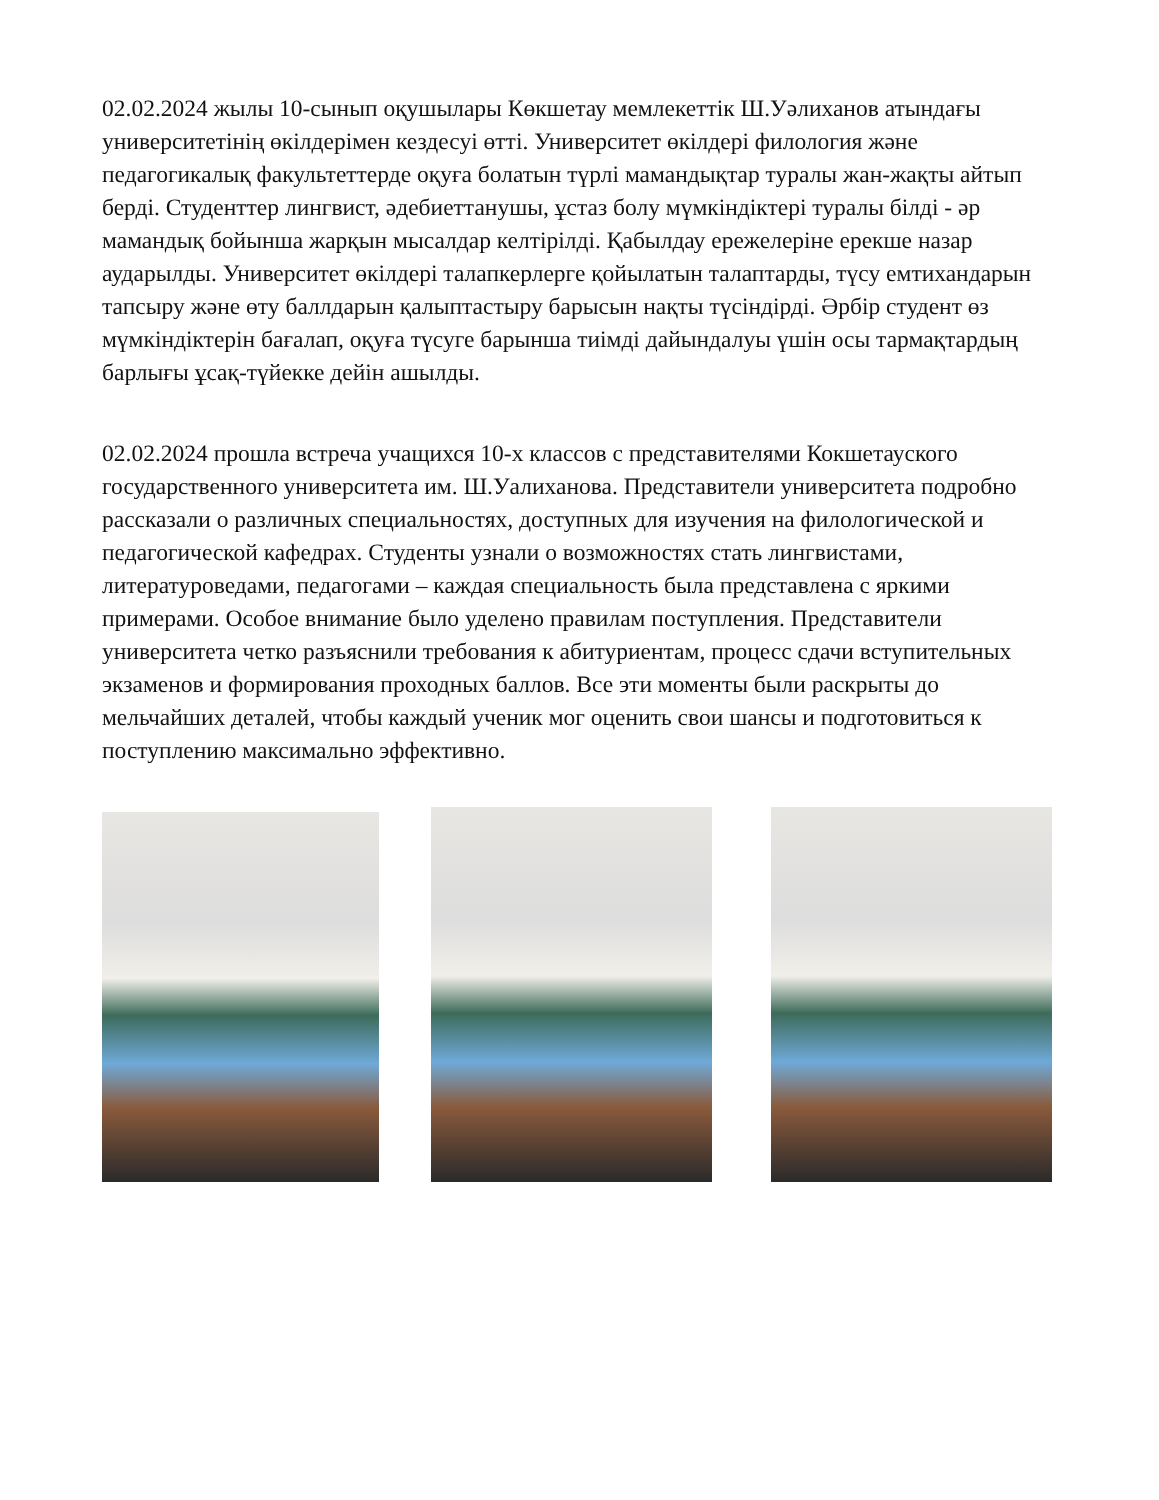02.02.2024 жылы 10-сынып оқушылары Көкшетау мемлекеттік Ш.Уәлиханов атындағы университетінің өкілдерімен кездесуі өтті. Университет өкілдері филология және педагогикалық факультеттерде оқуға болатын түрлі мамандықтар туралы жан-жақты айтып берді. Студенттер лингвист, әдебиеттанушы, ұстаз болу мүмкіндіктері туралы білді - әр мамандық бойынша жарқын мысалдар келтірілді. Қабылдау ережелеріне ерекше назар аударылды. Университет өкілдері талапкерлерге қойылатын талаптарды, түсу емтихандарын тапсыру және өту баллдарын қалыптастыру барысын нақты түсіндірді. Әрбір студент өз мүмкіндіктерін бағалап, оқуға түсуге барынша тиімді дайындалуы үшін осы тармақтардың барлығы ұсақ-түйекке дейін ашылды.
02.02.2024 прошла встреча учащихся 10-х классов с представителями Кокшетауского государственного университета им. Ш.Уалиханова. Представители университета подробно рассказали о различных специальностях, доступных для изучения на филологической и педагогической кафедрах. Студенты узнали о возможностях стать лингвистами, литературоведами, педагогами – каждая специальность была представлена с яркими примерами. Особое внимание было уделено правилам поступления. Представители университета четко разъяснили требования к абитуриентам, процесс сдачи вступительных экзаменов и формирования проходных баллов. Все эти моменты были раскрыты до мельчайших деталей, чтобы каждый ученик мог оценить свои шансы и подготовиться к поступлению максимально эффективно.